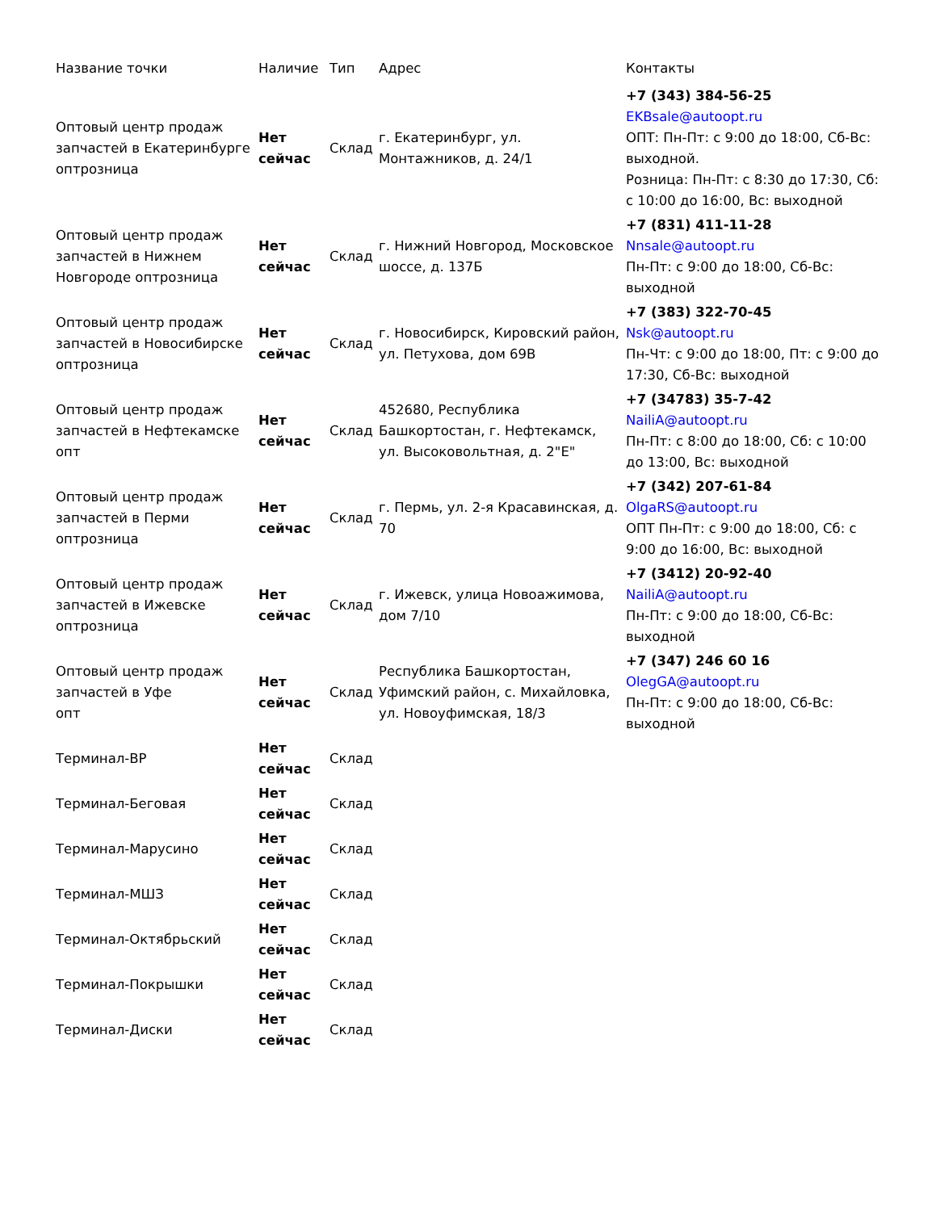| Название точки | Наличие | Тип | Адрес | Контакты |
| --- | --- | --- | --- | --- |
| Оптовый центр продаж запчастей в Екатеринбурге оптрозница | Нет сейчас | Склад | г. Екатеринбург, ул. Монтажников, д. 24/1 | +7 (343) 384-56-25 EKBsale@autoopt.ru ОПТ: Пн-Пт: с 9:00 до 18:00, Сб-Вс: выходной. Розница: Пн-Пт: с 8:30 до 17:30, Сб: с 10:00 до 16:00, Вс: выходной |
| Оптовый центр продаж запчастей в Нижнем Новгороде оптрозница | Нет сейчас | Склад | г. Нижний Новгород, Московское шоссе, д. 137Б | +7 (831) 411-11-28 Nnsale@autoopt.ru Пн-Пт: с 9:00 до 18:00, Сб-Вс: выходной |
| Оптовый центр продаж запчастей в Новосибирске оптрозница | Нет сейчас | Склад | г. Новосибирск, Кировский район, ул. Петухова, дом 69В | +7 (383) 322-70-45 Nsk@autoopt.ru Пн-Чт: с 9:00 до 18:00, Пт: с 9:00 до 17:30, Сб-Вс: выходной |
| Оптовый центр продаж запчастей в Нефтекамске опт | Нет сейчас | Склад | 452680, Республика Башкортостан, г. Нефтекамск, ул. Высоковольтная, д. 2"Е" | +7 (34783) 35-7-42 NailiA@autoopt.ru Пн-Пт: с 8:00 до 18:00, Сб: с 10:00 до 13:00, Вс: выходной |
| Оптовый центр продаж запчастей в Перми оптрозница | Нет сейчас | Склад | г. Пермь, ул. 2-я Красавинская, д. 70 | +7 (342) 207-61-84 OlgaRS@autoopt.ru ОПТ Пн-Пт: с 9:00 до 18:00, Сб: с 9:00 до 16:00, Вс: выходной |
| Оптовый центр продаж запчастей в Ижевске оптрозница | Нет сейчас | Склад | г. Ижевск, улица Новоажимова, дом 7/10 | +7 (3412) 20-92-40 NailiA@autoopt.ru Пн-Пт: с 9:00 до 18:00, Сб-Вс: выходной |
| Оптовый центр продаж запчастей в Уфе опт | Нет сейчас | Склад | Республика Башкортостан, Уфимский район, с. Михайловка, ул. Новоуфимская, 18/3 | +7 (347) 246 60 16 OlegGA@autoopt.ru Пн-Пт: с 9:00 до 18:00, Сб-Вс: выходной |
| Терминал-ВР | Нет сейчас | Склад | | |
| Терминал-Беговая | Нет сейчас | Склад | | |
| Терминал-Марусино | Нет сейчас | Склад | | |
| Терминал-МШЗ | Нет сейчас | Склад | | |
| Терминал-Октябрьский | Нет сейчас | Склад | | |
| Терминал-Покрышки | Нет сейчас | Склад | | |
| Терминал-Диски | Нет сейчас | Склад | | |